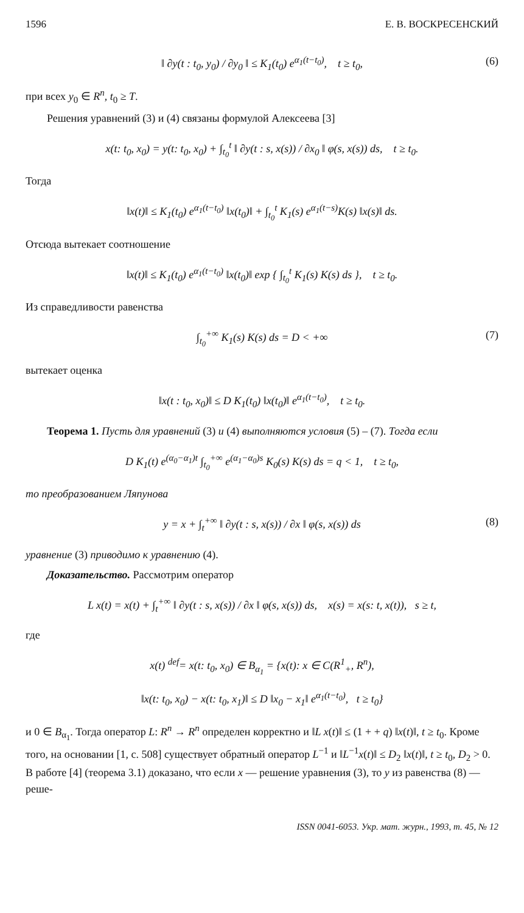1596 Е. В. ВОСКРЕСЕНСКИЙ
‖ ∂y(t : t<sub>0</sub>, y<sub>0</sub>) / ∂y<sub>0</sub> ‖ ≤ K<sub>1</sub>(t<sub>0</sub>) e<sup>α<sub>1</sub>(t−t<sub>0</sub>)</sup>, t ≥ t<sub>0</sub>, (6)
при всех y<sub>0</sub> ∈ R<sup>n</sup>, t<sub>0</sub> ≥ T.
Решения уравнений (3) и (4) связаны формулой Алексеева [3]
x(t: t<sub>0</sub>, x<sub>0</sub>) = y(t: t<sub>0</sub>, x<sub>0</sub>) + ∫<sub>t<sub>0</sub></sub><sup>t</sup> ‖ ∂y(t : s, x(s)) / ∂x<sub>0</sub> ‖ φ(s, x(s)) ds, t ≥ t<sub>0</sub>.
Тогда
‖x(t)‖ ≤ K<sub>1</sub>(t<sub>0</sub>) e<sup>α<sub>1</sub>(t−t<sub>0</sub>)</sup> ‖x(t<sub>0</sub>)‖ + ∫<sub>t<sub>0</sub></sub><sup>t</sup> K<sub>1</sub>(s) e<sup>α<sub>1</sub>(t−s)</sup>K(s) ‖x(s)‖ ds.
Отсюда вытекает соотношение
‖x(t)‖ ≤ K<sub>1</sub>(t<sub>0</sub>) e<sup>α<sub>1</sub>(t−t<sub>0</sub>)</sup> ‖x(t<sub>0</sub>)‖ exp { ∫<sub>t<sub>0</sub></sub><sup>t</sup> K<sub>1</sub>(s) K(s) ds }, t ≥ t<sub>0</sub>.
Из справедливости равенства
∫<sub>t<sub>0</sub></sub><sup>+∞</sup> K<sub>1</sub>(s) K(s) ds = D < +∞ (7)
вытекает оценка
‖x(t : t<sub>0</sub>, x<sub>0</sub>)‖ ≤ D K<sub>1</sub>(t<sub>0</sub>) ‖x(t<sub>0</sub>)‖ e<sup>α<sub>1</sub>(t−t<sub>0</sub>)</sup>, t ≥ t<sub>0</sub>.
Теорема 1. Пусть для уравнений (3) и (4) выполняются условия (5) – (7). Тогда если
D K<sub>1</sub>(t) e<sup>(α<sub>0</sub>−α<sub>1</sub>)t</sup> ∫<sub>t<sub>0</sub></sub><sup>+∞</sup> e<sup>(α<sub>1</sub>−α<sub>0</sub>)s</sup> K<sub>0</sub>(s) K(s) ds = q < 1, t ≥ t<sub>0</sub>,
то преобразованием Ляпунова
y = x + ∫<sub>t</sub><sup>+∞</sup> ‖ ∂y(t : s, x(s)) / ∂x ‖ φ(s, x(s)) ds (8)
уравнение (3) приводимо к уравнению (4).
Доказательство. Рассмотрим оператор
L x(t) = x(t) + ∫<sub>t</sub><sup>+∞</sup> ‖ ∂y(t : s, x(s)) / ∂x ‖ φ(s, x(s)) ds, x(s) = x(s: t, x(t)), s ≥ t,
где
x(t) <sup>def</sup>= x(t: t<sub>0</sub>, x<sub>0</sub>) ∈ B<sub>α<sub>1</sub></sub> = {x(t): x ∈ C(R<sup>1</sup><sub>+</sub>, R<sup>n</sup>),
‖x(t: t<sub>0</sub>, x<sub>0</sub>) − x(t: t<sub>0</sub>, x<sub>1</sub>)‖ ≤ D ‖x<sub>0</sub> − x<sub>1</sub>‖ e<sup>α<sub>1</sub>(t−t<sub>0</sub>)</sup>, t ≥ t<sub>0</sub>}
и 0 ∈ B<sub>α<sub>1</sub></sub>. Тогда оператор L: R<sup>n</sup> → R<sup>n</sup> определен корректно и ‖L x(t)‖ ≤ (1 + + q) ‖x(t)‖, t ≥ t<sub>0</sub>. Кроме того, на основании [1, с. 508] существует обратный оператор L<sup>−1</sup> и ‖L<sup>−1</sup>x(t)‖ ≤ D<sub>2</sub> ‖x(t)‖, t ≥ t<sub>0</sub>, D<sub>2</sub> > 0. В работе [4] (теорема 3.1) доказано, что если x — решение уравнения (3), то y из равенства (8) — реше-
ISSN 0041-6053. Укр. мат. журн., 1993, т. 45, № 12